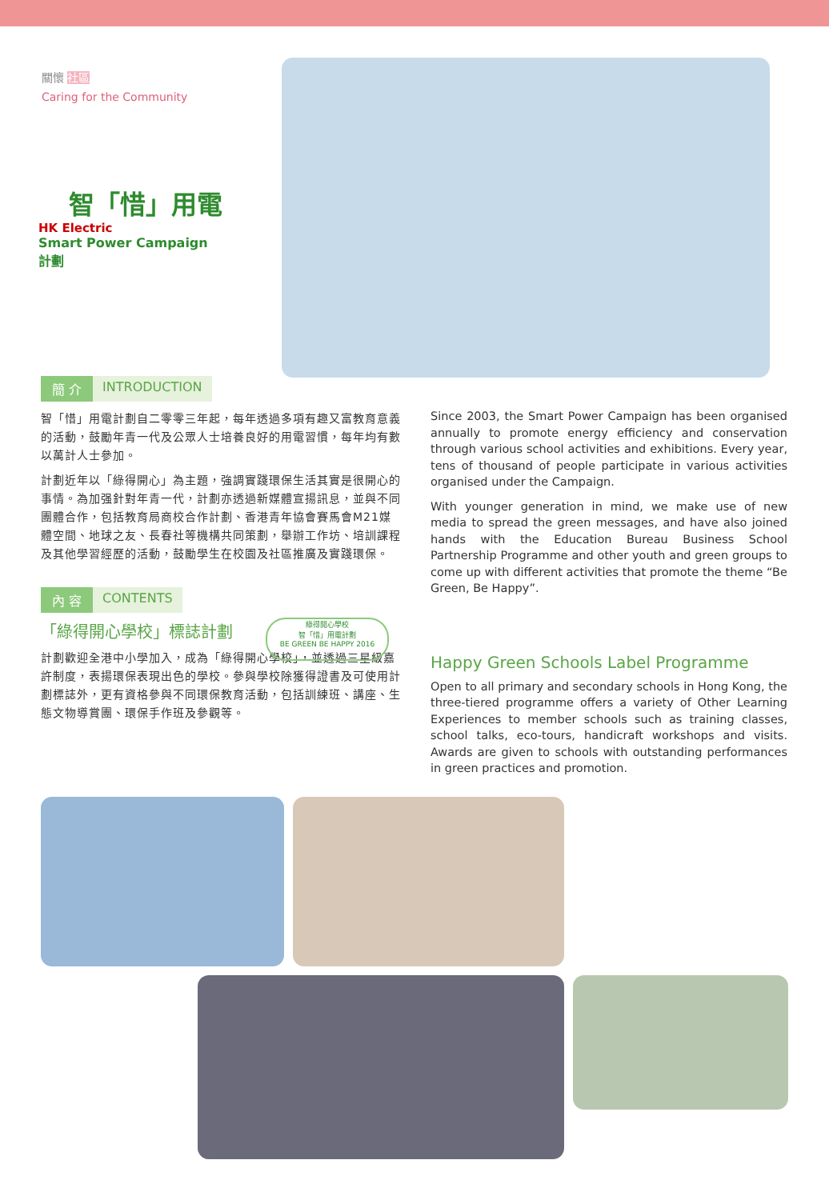關懷 社區
Caring for the Community
智「惜」用電
HK Electric
Smart Power Campaign 計劃
簡 介 INTRODUCTION
智「惜」用電計劃自二零零三年起，每年透過多項有趣又富教育意義的活動，鼓勵年青一代及公眾人士培養良好的用電習慣，每年均有數以萬計人士參加。
計劃近年以「綠得開心」為主題，強調實踐環保生活其實是很開心的事情。為加强針對年青一代，計劃亦透過新媒體宣揚訊息，並與不同團體合作，包括教育局商校合作計劃、香港青年協會賽馬會M21媒體空間、地球之友、長春社等機構共同策劃，舉辦工作坊、培訓課程及其他學習經歷的活動，鼓勵學生在校園及社區推廣及實踐環保。
內 容 CONTENTS
「綠得開心學校」標誌計劃
計劃歡迎全港中小學加入，成為「綠得開心學校」，並透過三星級嘉許制度，表揚環保表現出色的學校。參與學校除獲得證書及可使用計劃標誌外，更有資格參與不同環保教育活動，包括訓練班、講座、生態文物導賞團、環保手作班及參觀等。
綠得開心學校
智「惜」用電計劃
BE GREEN BE HAPPY 2016
Since 2003, the Smart Power Campaign has been organised annually to promote energy efficiency and conservation through various school activities and exhibitions. Every year, tens of thousand of people participate in various activities organised under the Campaign.
With younger generation in mind, we make use of new media to spread the green messages, and have also joined hands with the Education Bureau Business School Partnership Programme and other youth and green groups to come up with different activities that promote the theme “Be Green, Be Happy”.
Happy Green Schools Label Programme
Open to all primary and secondary schools in Hong Kong, the three-tiered programme offers a variety of Other Learning Experiences to member schools such as training classes, school talks, eco-tours, handicraft workshops and visits. Awards are given to schools with outstanding performances in green practices and promotion.